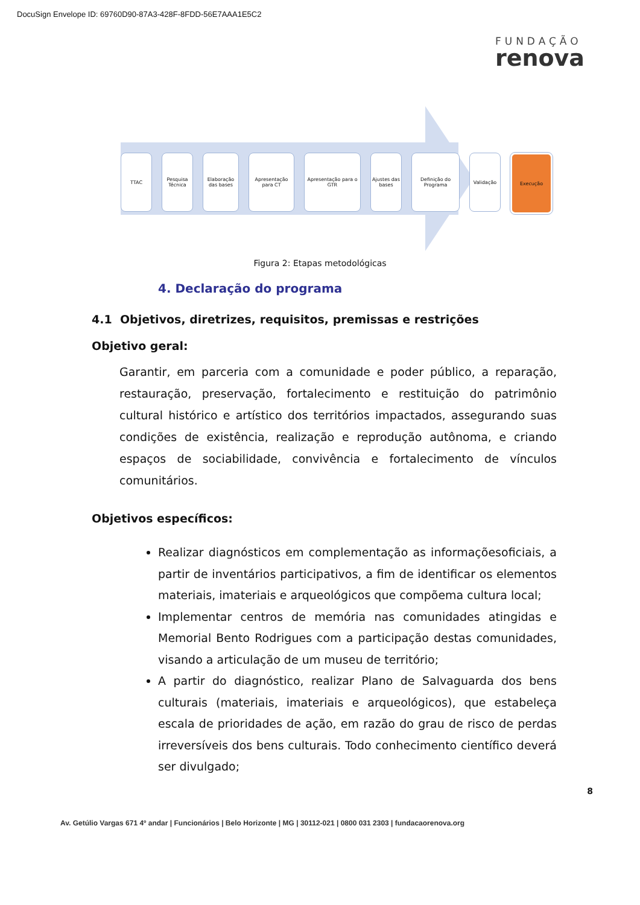DocuSign Envelope ID: 69760D90-87A3-428F-8FDD-56E7AAA1E5C2
FUNDAÇÃO
renova
TTAC Pesquisa Técnica
Elaboração das bases
Apresentação para CT
Apresentação para o GTR
Ajustes das bases
Definição do Programa
Validação Execução
Figura 2: Etapas metodológicas
4. Declaração do programa
4.1 Objetivos, diretrizes, requisitos, premissas e restrições
Objetivo geral:
Garantir, em parceria com a comunidade e poder público, a reparação, restauração, preservação, fortalecimento e restituição do patrimônio cultural histórico e artístico dos territórios impactados, assegurando suas condições de existência, realização e reprodução autônoma, e criando espaços de sociabilidade, convivência e fortalecimento de vínculos comunitários.
Objetivos específicos:
Realizar diagnósticos em complementação as informaçõesoficiais, a partir de inventários participativos, a fim de identificar os elementos materiais, imateriais e arqueológicos que compõema cultura local;
Implementar centros de memória nas comunidades atingidas e Memorial Bento Rodrigues com a participação destas comunidades, visando a articulação de um museu de território;
A partir do diagnóstico, realizar Plano de Salvaguarda dos bens culturais (materiais, imateriais e arqueológicos), que estabeleça escala de prioridades de ação, em razão do grau de risco de perdas irreversíveis dos bens culturais. Todo conhecimento científico deverá ser divulgado;
8
Av. Getúlio Vargas 671 4º andar | Funcionários | Belo Horizonte | MG | 30112-021 | 0800 031 2303 | fundacaorenova.org